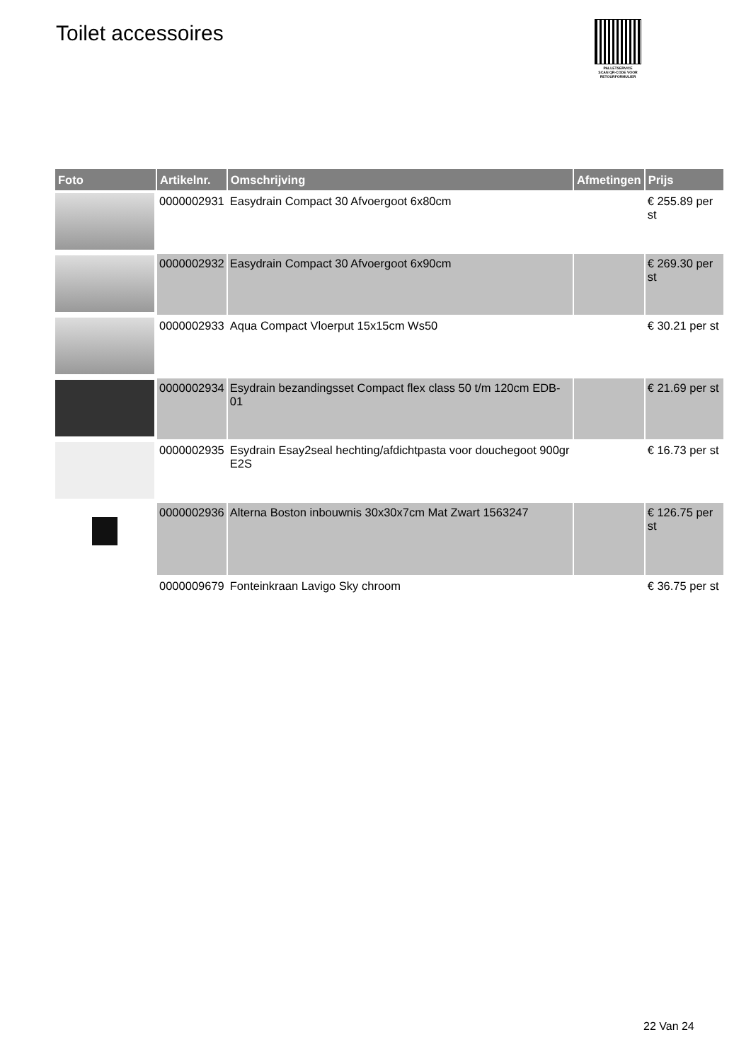Toilet accessoires
PALLETSERVICE
SCAN QR-CODE VOOR RETOURFORMULIER
| Foto | Artikelnr. | Omschrijving | Afmetingen | Prijs |
| --- | --- | --- | --- | --- |
| | 0000002931 | Easydrain Compact 30 Afvoergoot 6x80cm | | € 255.89 per st |
| | 0000002932 | Easydrain Compact 30 Afvoergoot 6x90cm | | € 269.30 per st |
| | 0000002933 | Aqua Compact Vloerput 15x15cm Ws50 | | € 30.21 per st |
| | 0000002934 | Esydrain bezandingsset Compact flex class 50 t/m 120cm EDB-01 | | € 21.69 per st |
| | 0000002935 | Esydrain Esay2seal hechting/afdichtpasta voor douchegoot 900gr E2S | | € 16.73 per st |
| | 0000002936 | Alterna Boston inbouwnis 30x30x7cm Mat Zwart 1563247 | | € 126.75 per st |
| | 0000009679 | Fonteinkraan Lavigo Sky chroom | | € 36.75 per st |
22 Van 24